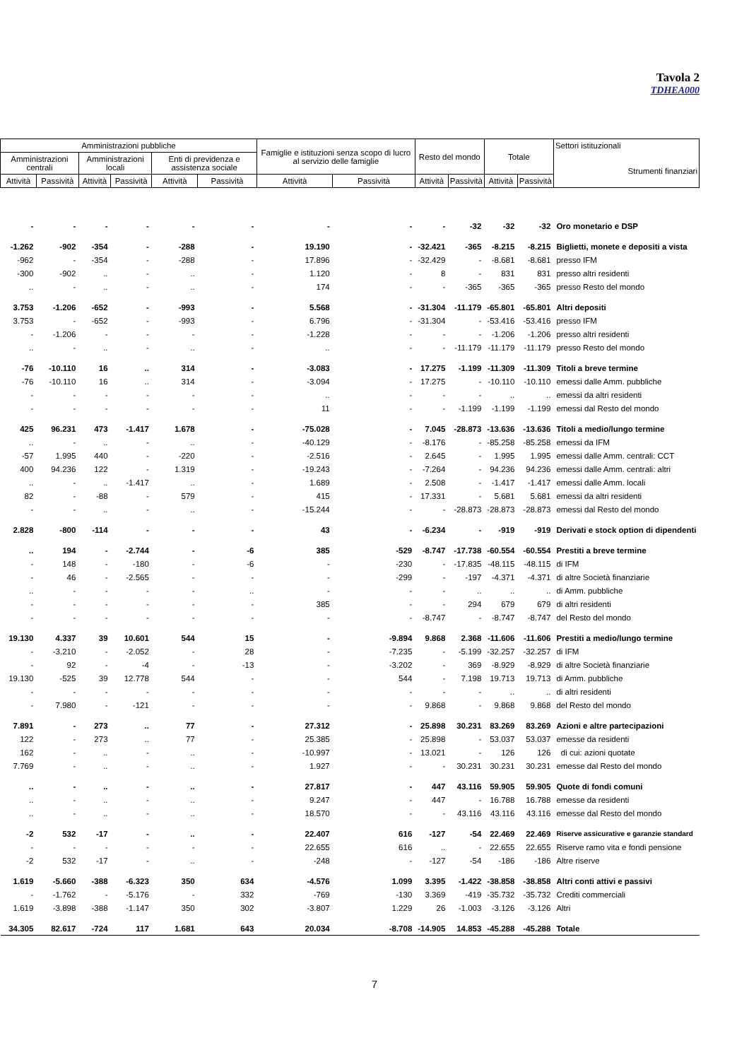Tavola 2
TDHEA000
| Amministrazioni pubbliche | | | | | | Famiglie e istituzioni senza scopo di lucro al servizio delle famiglie | | Resto del mondo | | Totale | | Settori istituzionali Strumenti finanziari |
| --- | --- | --- | --- | --- | --- | --- | --- | --- | --- | --- | --- | --- |
| Amministrazioni centrali | | Amministrazioni locali | | Enti di previdenza e assistenza sociale | | | | | | | | |
| Attività | Passività | Attività | Passività | Attività | Passività | Attività | Passività | Attività | Passività | Attività | Passività | |
| - | - | - | - | - | - | - | - | - | -32 | -32 | -32 | Oro monetario e DSP |
| -1.262 | -902 | -354 | - | -288 | - | 19.190 | - | -32.421 | -365 | -8.215 | -8.215 | Biglietti, monete e depositi a vista |
| -962 | - | -354 | - | -288 | - | 17.896 | - | -32.429 | - | -8.681 | -8.681 | presso IFM |
| -300 | -902 | .. | - | .. | - | 1.120 | - | 8 | - | 831 | 831 | presso altri residenti |
| .. | - | .. | - | .. | - | 174 | - | - | -365 | -365 | -365 | presso Resto del mondo |
| 3.753 | -1.206 | -652 | - | -993 | - | 5.568 | - | -31.304 | -11.179 | -65.801 | -65.801 | Altri depositi |
| 3.753 | - | -652 | - | -993 | - | 6.796 | - | -31.304 | - | -53.416 | -53.416 | presso IFM |
| - | -1.206 | - | - | - | - | -1.228 | - | - | - | -1.206 | -1.206 | presso altri residenti |
| .. | - | .. | - | .. | - | .. | - | - | -11.179 | -11.179 | -11.179 | presso Resto del mondo |
| -76 | -10.110 | 16 | .. | 314 | - | -3.083 | - | 17.275 | -1.199 | -11.309 | -11.309 | Titoli a breve termine |
| -76 | -10.110 | 16 | .. | 314 | - | -3.094 | - | 17.275 | - | -10.110 | -10.110 | emessi dalle Amm. pubbliche |
| - | - | - | - | - | - | .. | - | - | - | .. | .. | emessi da altri residenti |
| - | - | - | - | - | - | 11 | - | - | -1.199 | -1.199 | -1.199 | emessi dal Resto del mondo |
| 425 | 96.231 | 473 | -1.417 | 1.678 | - | -75.028 | - | 7.045 | -28.873 | -13.636 | -13.636 | Titoli a medio/lungo termine |
| .. | - | .. | - | .. | - | -40.129 | - | -8.176 | - | -85.258 | -85.258 | emessi da IFM |
| -57 | 1.995 | 440 | - | -220 | - | -2.516 | - | 2.645 | - | 1.995 | 1.995 | emessi dalle Amm. centrali: CCT |
| 400 | 94.236 | 122 | - | 1.319 | - | -19.243 | - | -7.264 | - | 94.236 | 94.236 | emessi dalle Amm. centrali: altri |
| .. | - | .. | -1.417 | .. | - | 1.689 | - | 2.508 | - | -1.417 | -1.417 | emessi dalle Amm. locali |
| 82 | - | -88 | - | 579 | - | 415 | - | 17.331 | - | 5.681 | 5.681 | emessi da altri residenti |
| - | - | .. | - | .. | - | -15.244 | - | - | -28.873 | -28.873 | -28.873 | emessi dal Resto del mondo |
| 2.828 | -800 | -114 | - | - | - | 43 | - | -6.234 | - | -919 | -919 | Derivati e stock option di dipendenti |
| .. | 194 | - | -2.744 | - | -6 | 385 | -529 | -8.747 | -17.738 | -60.554 | -60.554 | Prestiti a breve termine |
| - | 148 | - | -180 | - | -6 | - | -230 | - | -17.835 | -48.115 | -48.115 | di IFM |
| - | 46 | - | -2.565 | - | - | - | -299 | - | -197 | -4.371 | -4.371 | di altre Società finanziarie |
| .. | - | - | - | - | .. | - | - | - | .. | .. | .. | di Amm. pubbliche |
| - | - | - | - | - | - | 385 | - | - | 294 | 679 | 679 | di altri residenti |
| - | - | - | - | - | - | - | - | -8.747 | - | -8.747 | -8.747 | del Resto del mondo |
| 19.130 | 4.337 | 39 | 10.601 | 544 | 15 | - | -9.894 | 9.868 | 2.368 | -11.606 | -11.606 | Prestiti a medio/lungo termine |
| - | -3.210 | - | -2.052 | - | 28 | - | -7.235 | - | -5.199 | -32.257 | -32.257 | di IFM |
| - | 92 | - | -4 | - | -13 | - | -3.202 | - | 369 | -8.929 | -8.929 | di altre Società finanziarie |
| 19.130 | -525 | 39 | 12.778 | 544 | - | - | 544 | - | 7.198 | 19.713 | 19.713 | di Amm. pubbliche |
| - | - | - | - | - | - | - | - | - | - | .. | .. | di altri residenti |
| - | 7.980 | - | -121 | - | - | - | - | 9.868 | - | 9.868 | 9.868 | del Resto del mondo |
| 7.891 | - | 273 | .. | 77 | - | 27.312 | - | 25.898 | 30.231 | 83.269 | 83.269 | Azioni e altre partecipazioni |
| 122 | - | 273 | .. | 77 | - | 25.385 | - | 25.898 | - | 53.037 | 53.037 | emesse da residenti |
| 162 | - | .. | - | .. | - | -10.997 | - | 13.021 | - | 126 | 126 | di cui: azioni quotate |
| 7.769 | - | .. | - | .. | - | 1.927 | - | - | 30.231 | 30.231 | 30.231 | emesse dal Resto del mondo |
| .. | - | .. | - | .. | - | 27.817 | - | 447 | 43.116 | 59.905 | 59.905 | Quote di fondi comuni |
| .. | - | .. | - | .. | - | 9.247 | - | 447 | - | 16.788 | 16.788 | emesse da residenti |
| .. | - | .. | - | .. | - | 18.570 | - | - | 43.116 | 43.116 | 43.116 | emesse dal Resto del mondo |
| -2 | 532 | -17 | - | .. | - | 22.407 | 616 | -127 | -54 | 22.469 | 22.469 | Riserve assicurative e garanzie standard |
| - | - | - | - | - | - | 22.655 | 616 | .. | - | 22.655 | 22.655 | Riserve ramo vita e fondi pensione |
| -2 | 532 | -17 | - | .. | - | -248 | - | -127 | -54 | -186 | -186 | Altre riserve |
| 1.619 | -5.660 | -388 | -6.323 | 350 | 634 | -4.576 | 1.099 | 3.395 | -1.422 | -38.858 | -38.858 | Altri conti attivi e passivi |
| - | -1.762 | - | -5.176 | - | 332 | -769 | -130 | 3.369 | -419 | -35.732 | -35.732 | Crediti commerciali |
| 1.619 | -3.898 | -388 | -1.147 | 350 | 302 | -3.807 | 1.229 | 26 | -1.003 | -3.126 | -3.126 | Altri |
| 34.305 | 82.617 | -724 | 117 | 1.681 | 643 | 20.034 | -8.708 | -14.905 | 14.853 | -45.288 | -45.288 | Totale |
7